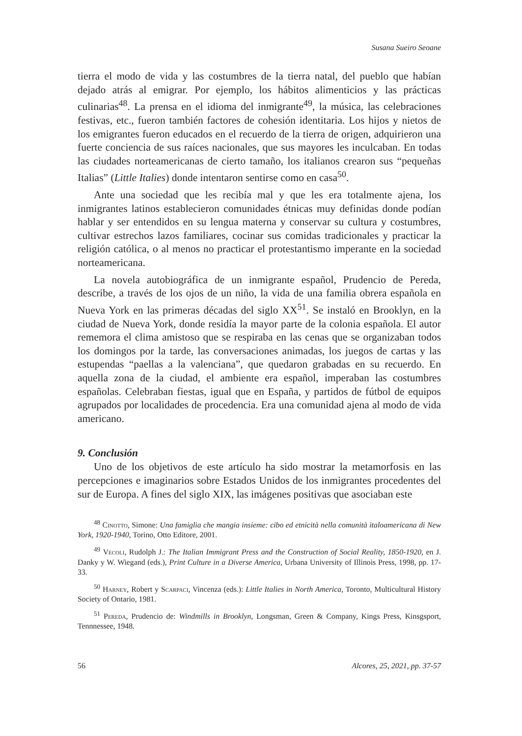Susana Sueiro Seoane
tierra el modo de vida y las costumbres de la tierra natal, del pueblo que habían dejado atrás al emigrar. Por ejemplo, los hábitos alimenticios y las prácticas culinarias<sup>48</sup>. La prensa en el idioma del inmigrante<sup>49</sup>, la música, las celebraciones festivas, etc., fueron también factores de cohesión identitaria. Los hijos y nietos de los emigrantes fueron educados en el recuerdo de la tierra de origen, adquirieron una fuerte conciencia de sus raíces nacionales, que sus mayores les inculcaban. En todas las ciudades norteamericanas de cierto tamaño, los italianos crearon sus “pequeñas Italias” (Little Italies) donde intentaron sentirse como en casa<sup>50</sup>.
Ante una sociedad que les recibía mal y que les era totalmente ajena, los inmigrantes latinos establecieron comunidades étnicas muy definidas donde podían hablar y ser entendidos en su lengua materna y conservar su cultura y costumbres, cultivar estrechos lazos familiares, cocinar sus comidas tradicionales y practicar la religión católica, o al menos no practicar el protestantismo imperante en la sociedad norteamericana.
La novela autobiográfica de un inmigrante español, Prudencio de Pereda, describe, a través de los ojos de un niño, la vida de una familia obrera española en Nueva York en las primeras décadas del siglo XX<sup>51</sup>. Se instaló en Brooklyn, en la ciudad de Nueva York, donde residía la mayor parte de la colonia española. El autor rememora el clima amistoso que se respiraba en las cenas que se organizaban todos los domingos por la tarde, las conversaciones animadas, los juegos de cartas y las estupendas “paellas a la valenciana”, que quedaron grabadas en su recuerdo. En aquella zona de la ciudad, el ambiente era español, imperaban las costumbres españolas. Celebraban fiestas, igual que en España, y partidos de fútbol de equipos agrupados por localidades de procedencia. Era una comunidad ajena al modo de vida americano.
9. Conclusión
Uno de los objetivos de este artículo ha sido mostrar la metamorfosis en las percepciones e imaginarios sobre Estados Unidos de los inmigrantes procedentes del sur de Europa. A fines del siglo XIX, las imágenes positivas que asociaban este
<sup>48</sup> Cinotto, Simone: Una famiglia che mangia insieme: cibo ed etnicità nella comunità italoamericana di New York, 1920-1940, Torino, Otto Editore, 2001.
<sup>49</sup> Vecoli, Rudolph J.: The Italian Immigrant Press and the Construction of Social Reality, 1850-1920, en J. Danky y W. Wiegand (eds.), Print Culture in a Diverse America, Urbana University of Illinois Press, 1998, pp. 17-33.
<sup>50</sup> Harney, Robert y Scarpaci, Vincenza (eds.): Little Italies in North America, Toronto, Multicultural History Society of Ontario, 1981.
<sup>51</sup> Pereda, Prudencio de: Windmills in Brooklyn, Longsman, Green & Company, Kings Press, Kinsgsport, Tennnessee, 1948.
56 Alcores, 25, 2021, pp. 37-57